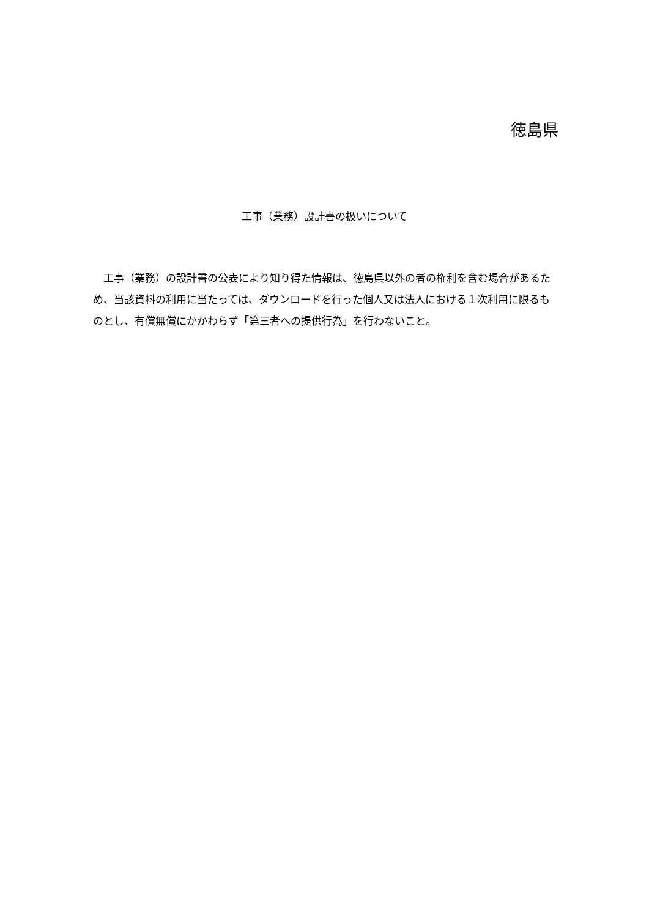徳島県
工事（業務）設計書の扱いについて
工事（業務）の設計書の公表により知り得た情報は、徳島県以外の者の権利を含む場合があるため、当該資料の利用に当たっては、ダウンロードを行った個人又は法人における１次利用に限るものとし、有償無償にかかわらず「第三者への提供行為」を行わないこと。